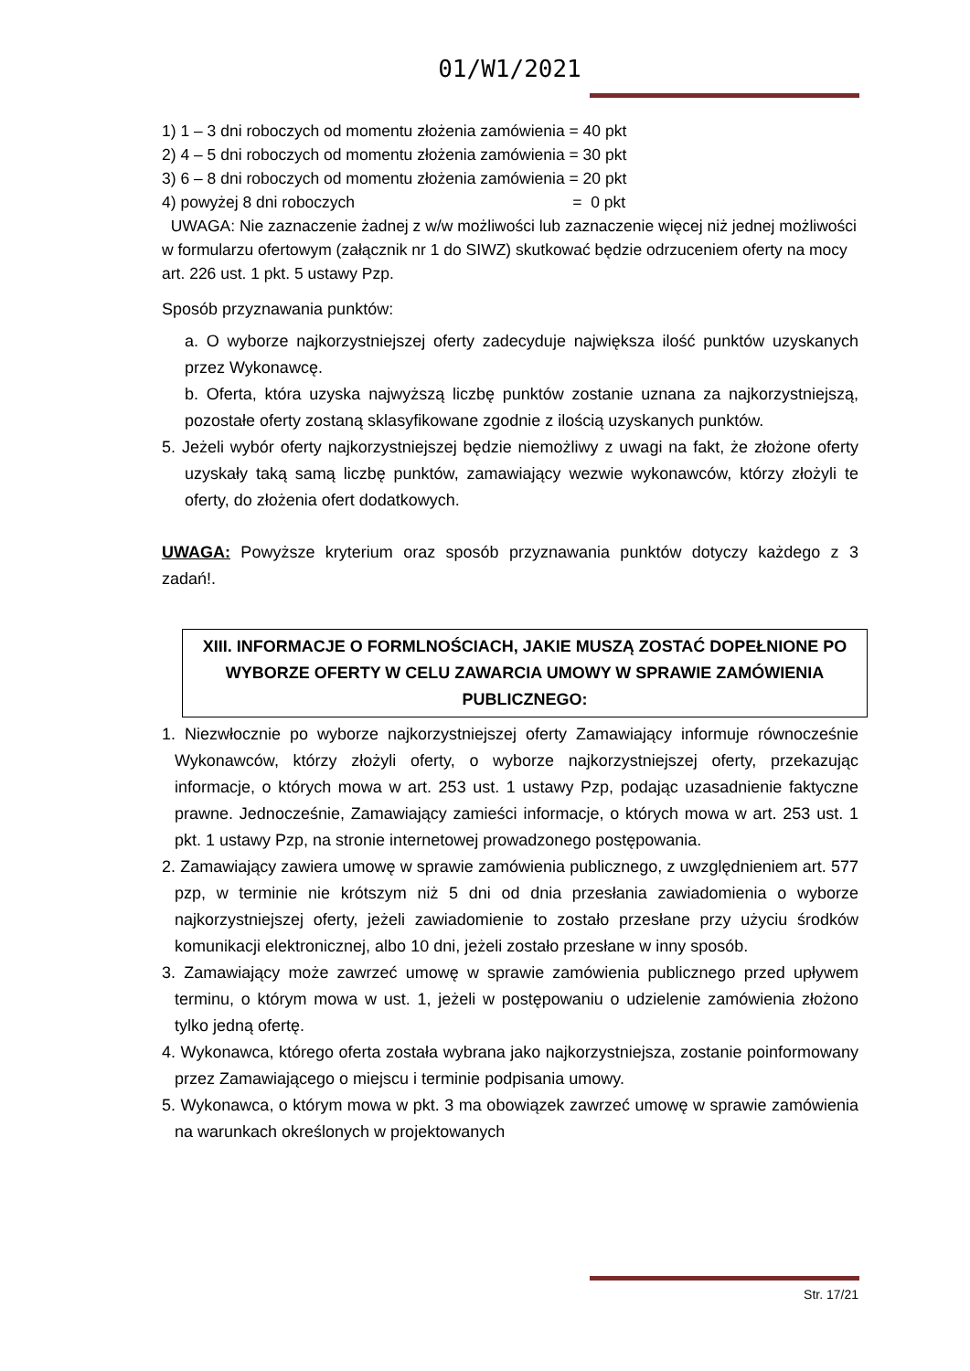01/W1/2021
1) 1 – 3 dni roboczych od momentu złożenia zamówienia = 40 pkt
2) 4 – 5 dni roboczych od momentu złożenia zamówienia = 30 pkt
3) 6 – 8 dni roboczych od momentu złożenia zamówienia = 20 pkt
4) powyżej 8 dni roboczych = 0 pkt
UWAGA: Nie zaznaczenie żadnej z w/w możliwości lub zaznaczenie więcej niż jednej możliwości w formularzu ofertowym (załącznik nr 1 do SIWZ) skutkować będzie odrzuceniem oferty na mocy art. 226 ust. 1 pkt. 5 ustawy Pzp.
Sposób przyznawania punktów:
a. O wyborze najkorzystniejszej oferty zadecyduje największa ilość punktów uzyskanych przez Wykonawcę.
b. Oferta, która uzyska najwyższą liczbę punktów zostanie uznana za najkorzystniejszą, pozostałe oferty zostaną sklasyfikowane zgodnie z ilością uzyskanych punktów.
5. Jeżeli wybór oferty najkorzystniejszej będzie niemożliwy z uwagi na fakt, że złożone oferty uzyskały taką samą liczbę punktów, zamawiający wezwie wykonawców, którzy złożyli te oferty, do złożenia ofert dodatkowych.
UWAGA: Powyższe kryterium oraz sposób przyznawania punktów dotyczy każdego z 3 zadań!.
XIII. INFORMACJE O FORMLNOŚCIACH, JAKIE MUSZĄ ZOSTAĆ DOPEŁNIONE PO WYBORZE OFERTY W CELU ZAWARCIA UMOWY W SPRAWIE ZAMÓWIENIA PUBLICZNEGO:
1. Niezwłocznie po wyborze najkorzystniejszej oferty Zamawiający informuje równocześnie Wykonawców, którzy złożyli oferty, o wyborze najkorzystniejszej oferty, przekazując informacje, o których mowa w art. 253 ust. 1 ustawy Pzp, podając uzasadnienie faktyczne prawne. Jednocześnie, Zamawiający zamieści informacje, o których mowa w art. 253 ust. 1 pkt. 1 ustawy Pzp, na stronie internetowej prowadzonego postępowania.
2. Zamawiający zawiera umowę w sprawie zamówienia publicznego, z uwzględnieniem art. 577 pzp, w terminie nie krótszym niż 5 dni od dnia przesłania zawiadomienia o wyborze najkorzystniejszej oferty, jeżeli zawiadomienie to zostało przesłane przy użyciu środków komunikacji elektronicznej, albo 10 dni, jeżeli zostało przesłane w inny sposób.
3. Zamawiający może zawrzeć umowę w sprawie zamówienia publicznego przed upływem terminu, o którym mowa w ust. 1, jeżeli w postępowaniu o udzielenie zamówienia złożono tylko jedną ofertę.
4. Wykonawca, którego oferta została wybrana jako najkorzystniejsza, zostanie poinformowany przez Zamawiającego o miejscu i terminie podpisania umowy.
5. Wykonawca, o którym mowa w pkt. 3 ma obowiązek zawrzeć umowę w sprawie zamówienia na warunkach określonych w projektowanych
Str. 17/21